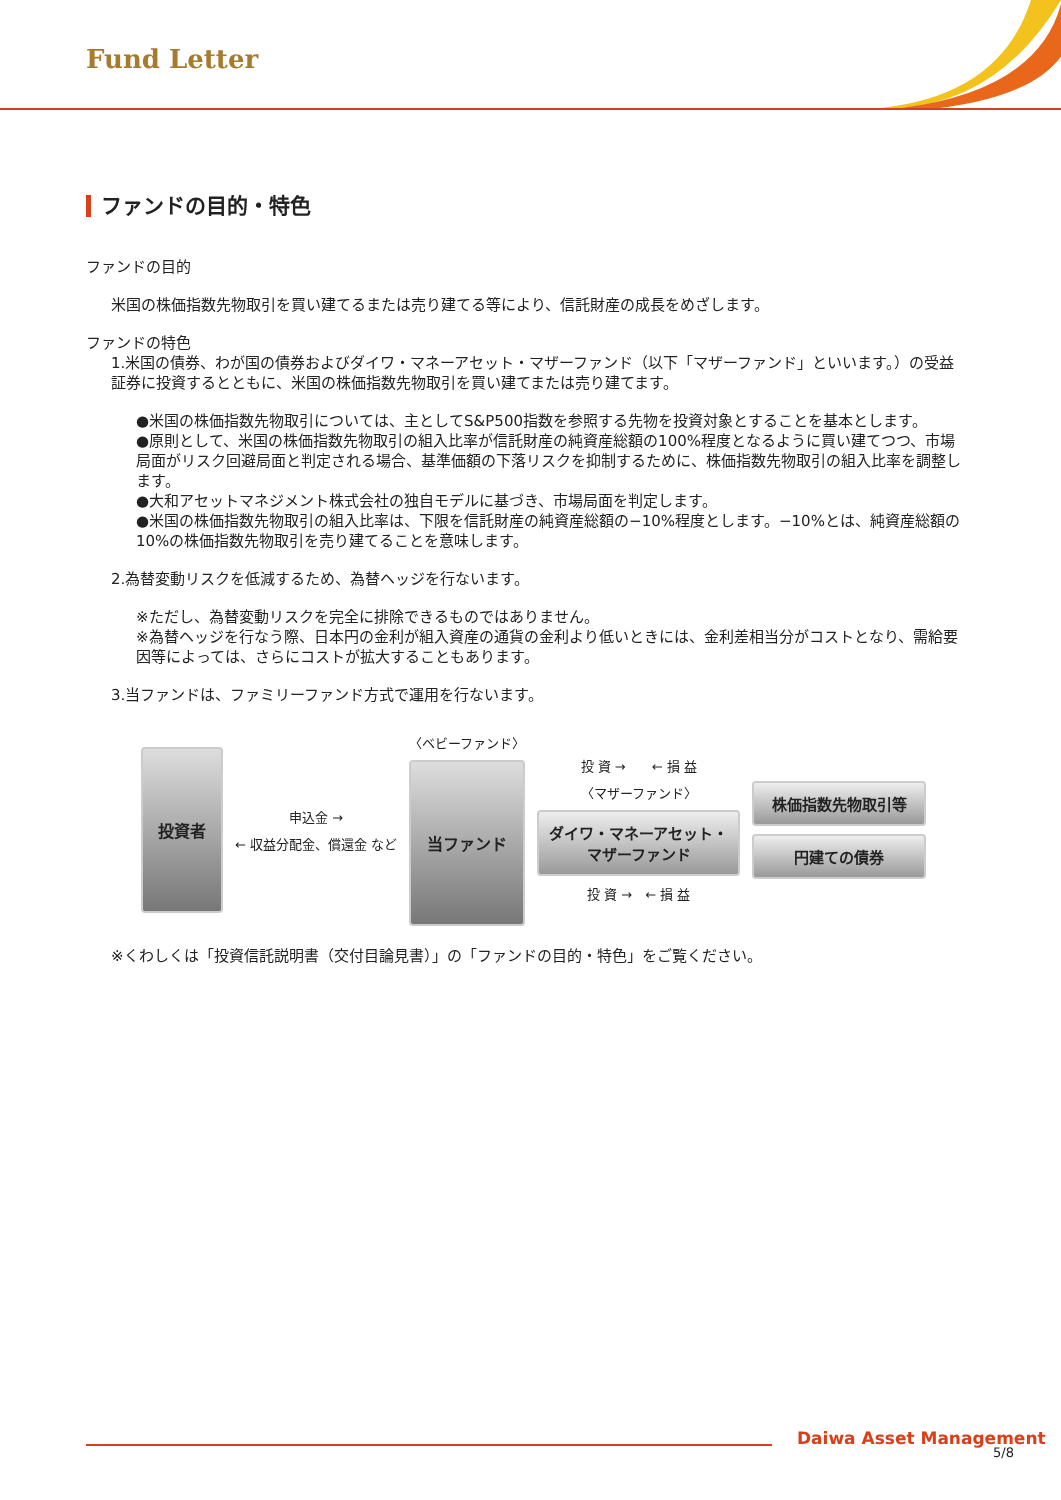Fund Letter
ファンドの目的・特色
ファンドの目的
米国の株価指数先物取引を買い建てるまたは売り建てる等により、信託財産の成長をめざします。
ファンドの特色
1.米国の債券、わが国の債券およびダイワ・マネーアセット・マザーファンド（以下「マザーファンド」といいます。）の受益証券に投資するとともに、米国の株価指数先物取引を買い建てまたは売り建てます。
●米国の株価指数先物取引については、主としてS&P500指数を参照する先物を投資対象とすることを基本とします。
●原則として、米国の株価指数先物取引の組入比率が信託財産の純資産総額の100%程度となるように買い建てつつ、市場局面がリスク回避局面と判定される場合、基準価額の下落リスクを抑制するために、株価指数先物取引の組入比率を調整します。
●大和アセットマネジメント株式会社の独自モデルに基づき、市場局面を判定します。
●米国の株価指数先物取引の組入比率は、下限を信託財産の純資産総額の−10%程度とします。−10%とは、純資産総額の10%の株価指数先物取引を売り建てることを意味します。
2.為替変動リスクを低減するため、為替ヘッジを行ないます。
※ただし、為替変動リスクを完全に排除できるものではありません。
※為替ヘッジを行なう際、日本円の金利が組入資産の通貨の金利より低いときには、金利差相当分がコストとなり、需給要因等によっては、さらにコストが拡大することもあります。
3.当ファンドは、ファミリーファンド方式で運用を行ないます。
投資者
申込金 →
← 収益分配金、償還金 など
〈ベビーファンド〉
当ファンド
投 資 →　　← 損 益
〈マザーファンド〉
ダイワ・マネーアセット・
マザーファンド
投 資 →　← 損 益
株価指数先物取引等
円建ての債券
※くわしくは「投資信託説明書（交付目論見書）」の「ファンドの目的・特色」をご覧ください。
Daiwa Asset Management
5/8